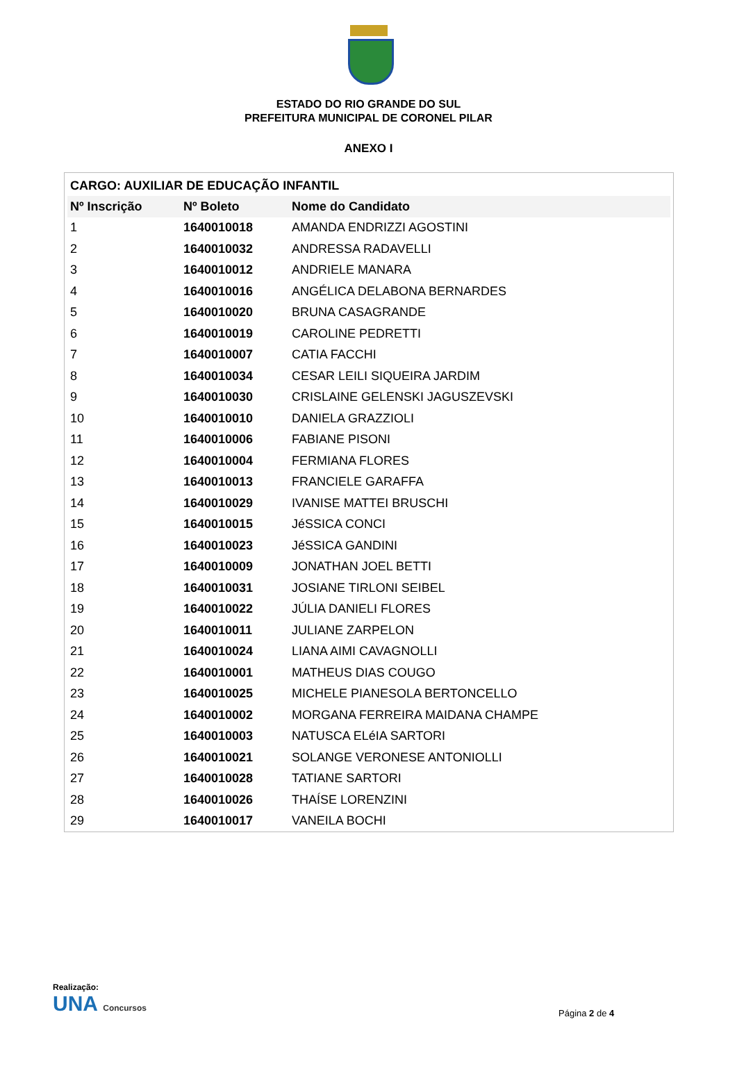ESTADO DO RIO GRANDE DO SUL
PREFEITURA MUNICIPAL DE CORONEL PILAR
ANEXO I
| CARGO: AUXILIAR DE EDUCAÇÃO INFANTIL | | |
| Nº Inscrição | Nº Boleto | Nome do Candidato |
| 1 | 1640010018 | AMANDA ENDRIZZI AGOSTINI |
| 2 | 1640010032 | ANDRESSA RADAVELLI |
| 3 | 1640010012 | ANDRIELE MANARA |
| 4 | 1640010016 | ANGÉLICA DELABONA BERNARDES |
| 5 | 1640010020 | BRUNA CASAGRANDE |
| 6 | 1640010019 | CAROLINE PEDRETTI |
| 7 | 1640010007 | CATIA FACCHI |
| 8 | 1640010034 | CESAR LEILI SIQUEIRA JARDIM |
| 9 | 1640010030 | CRISLAINE GELENSKI JAGUSZEVSKI |
| 10 | 1640010010 | DANIELA GRAZZIOLI |
| 11 | 1640010006 | FABIANE PISONI |
| 12 | 1640010004 | FERMIANA FLORES |
| 13 | 1640010013 | FRANCIELE GARAFFA |
| 14 | 1640010029 | IVANISE MATTEI BRUSCHI |
| 15 | 1640010015 | JéSSICA CONCI |
| 16 | 1640010023 | JéSSICA GANDINI |
| 17 | 1640010009 | JONATHAN JOEL BETTI |
| 18 | 1640010031 | JOSIANE TIRLONI SEIBEL |
| 19 | 1640010022 | JÚLIA DANIELI FLORES |
| 20 | 1640010011 | JULIANE ZARPELON |
| 21 | 1640010024 | LIANA AIMI CAVAGNOLLI |
| 22 | 1640010001 | MATHEUS DIAS COUGO |
| 23 | 1640010025 | MICHELE PIANESOLA BERTONCELLO |
| 24 | 1640010002 | MORGANA FERREIRA MAIDANA CHAMPE |
| 25 | 1640010003 | NATUSCA ELéIA SARTORI |
| 26 | 1640010021 | SOLANGE VERONESE ANTONIOLLI |
| 27 | 1640010028 | TATIANE SARTORI |
| 28 | 1640010026 | THAÍSE LORENZINI |
| 29 | 1640010017 | VANEILA BOCHI |
Realização:
UNA Concursos
Página 2 de 4